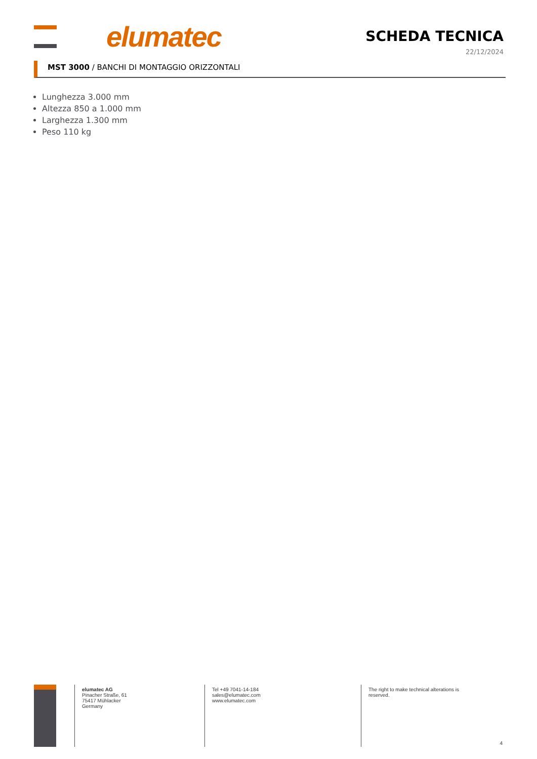elumatec SCHEDA TECNICA
22/12/2024
MST 3000 / BANCHI DI MONTAGGIO ORIZZONTALI
Lunghezza 3.000 mm
Altezza 850 a 1.000 mm
Larghezza 1.300 mm
Peso 110 kg
elumatec AG
Pinacher Straße, 61
75417 Mühlacker
Germany
Tel +49 7041-14-184
sales@elumatec.com
www.elumatec.com
The right to make technical alterations is
reserved.
4